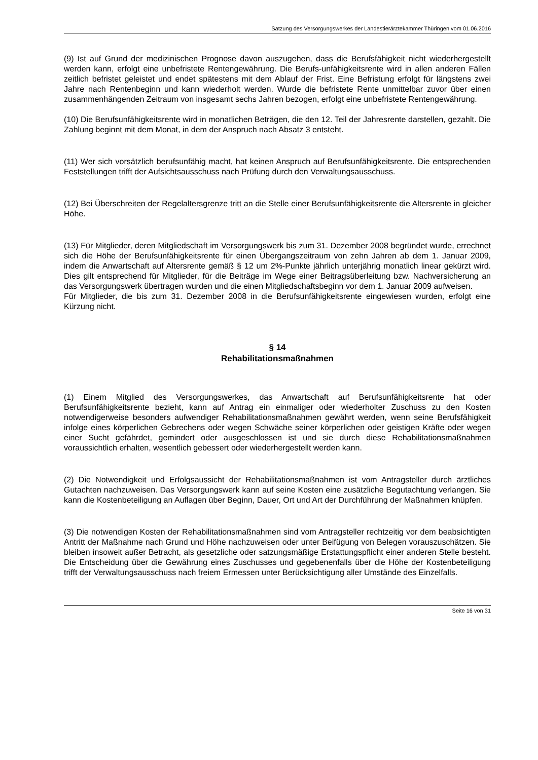Satzung des Versorgungswerkes der Landestierärztekammer Thüringen vom 01.06.2016
(9) Ist auf Grund der medizinischen Prognose davon auszugehen, dass die Berufsfähigkeit nicht wiederhergestellt werden kann, erfolgt eine unbefristete Rentengewährung. Die Berufs-unfähigkeitsrente wird in allen anderen Fällen zeitlich befristet geleistet und endet spätestens mit dem Ablauf der Frist. Eine Befristung erfolgt für längstens zwei Jahre nach Rentenbeginn und kann wiederholt werden. Wurde die befristete Rente unmittelbar zuvor über einen zusammenhängenden Zeitraum von insgesamt sechs Jahren bezogen, erfolgt eine unbefristete Rentengewährung.
(10) Die Berufsunfähigkeitsrente wird in monatlichen Beträgen, die den 12. Teil der Jahresrente darstellen, gezahlt. Die Zahlung beginnt mit dem Monat, in dem der Anspruch nach Absatz 3 entsteht.
(11) Wer sich vorsätzlich berufsunfähig macht, hat keinen Anspruch auf Berufsunfähigkeitsrente. Die entsprechenden Feststellungen trifft der Aufsichtsausschuss nach Prüfung durch den Verwaltungsausschuss.
(12) Bei Überschreiten der Regelaltersgrenze tritt an die Stelle einer Berufsunfähigkeitsrente die Altersrente in gleicher Höhe.
(13) Für Mitglieder, deren Mitgliedschaft im Versorgungswerk bis zum 31. Dezember 2008 begründet wurde, errechnet sich die Höhe der Berufsunfähigkeitsrente für einen Übergangszeitraum von zehn Jahren ab dem 1. Januar 2009, indem die Anwartschaft auf Altersrente gemäß § 12 um 2%-Punkte jährlich unterjährig monatlich linear gekürzt wird. Dies gilt entsprechend für Mitglieder, für die Beiträge im Wege einer Beitragsüberleitung bzw. Nachversicherung an das Versorgungswerk übertragen wurden und die einen Mitgliedschaftsbeginn vor dem 1. Januar 2009 aufweisen.
Für Mitglieder, die bis zum 31. Dezember 2008 in die Berufsunfähigkeitsrente eingewiesen wurden, erfolgt eine Kürzung nicht.
§ 14
Rehabilitationsmaßnahmen
(1) Einem Mitglied des Versorgungswerkes, das Anwartschaft auf Berufsunfähigkeitsrente hat oder Berufsunfähigkeitsrente bezieht, kann auf Antrag ein einmaliger oder wiederholter Zuschuss zu den Kosten notwendigerweise besonders aufwendiger Rehabilitationsmaßnahmen gewährt werden, wenn seine Berufsfähigkeit infolge eines körperlichen Gebrechens oder wegen Schwäche seiner körperlichen oder geistigen Kräfte oder wegen einer Sucht gefährdet, gemindert oder ausgeschlossen ist und sie durch diese Rehabilitationsmaßnahmen voraussichtlich erhalten, wesentlich gebessert oder wiederhergestellt werden kann.
(2) Die Notwendigkeit und Erfolgsaussicht der Rehabilitationsmaßnahmen ist vom Antragsteller durch ärztliches Gutachten nachzuweisen. Das Versorgungswerk kann auf seine Kosten eine zusätzliche Begutachtung verlangen. Sie kann die Kostenbeteiligung an Auflagen über Beginn, Dauer, Ort und Art der Durchführung der Maßnahmen knüpfen.
(3) Die notwendigen Kosten der Rehabilitationsmaßnahmen sind vom Antragsteller rechtzeitig vor dem beabsichtigten Antritt der Maßnahme nach Grund und Höhe nachzuweisen oder unter Beifügung von Belegen vorauszuschätzen. Sie bleiben insoweit außer Betracht, als gesetzliche oder satzungsmäßige Erstattungspflicht einer anderen Stelle besteht. Die Entscheidung über die Gewährung eines Zuschusses und gegebenenfalls über die Höhe der Kostenbeteiligung trifft der Verwaltungsausschuss nach freiem Ermessen unter Berücksichtigung aller Umstände des Einzelfalls.
Seite 16 von 31